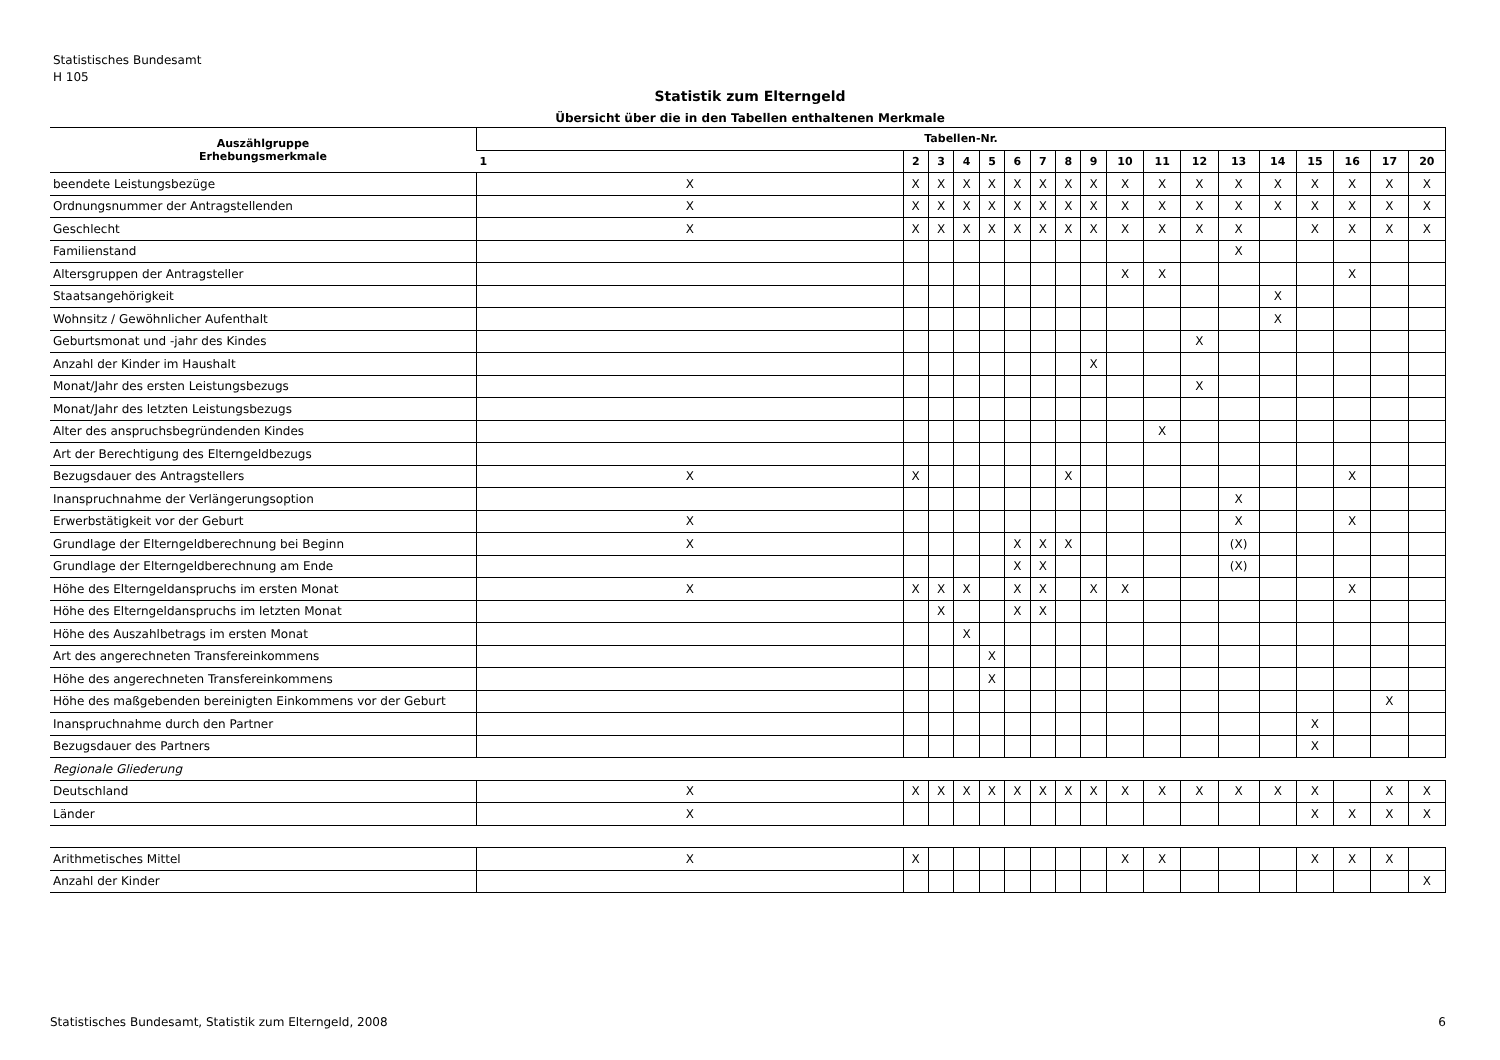Statistisches Bundesamt
H 105
Statistik zum Elterngeld
Übersicht über die in den Tabellen enthaltenen Merkmale
| Auszählgruppe Erhebungsmerkmale | Tabellen-Nr. | | | | | | | | | | | | | | | | | |
| --- | --- | --- | --- | --- | --- | --- | --- | --- | --- | --- | --- | --- | --- | --- | --- | --- | --- | --- |
| | 1 | 2 | 3 | 4 | 5 | 6 | 7 | 8 | 9 | 10 | 11 | 12 | 13 | 14 | 15 | 16 | 17 | 20 |
| beendete Leistungsbezüge | X | X | X | X | X | X | X | X | X | X | X | X | X | X | X | X | X | X |
| Ordnungsnummer der Antragstellenden | X | X | X | X | X | X | X | X | X | X | X | X | X | X | X | X | X | X |
| Geschlecht | X | X | X | X | X | X | X | X | X | X | X | X | X | | X | X | X | X |
| Familienstand | | | | | | | | | | | | | X | | | | | |
| Altersgruppen der Antragsteller | | | | | | | | | | X | X | | | | | X | | |
| Staatsangehörigkeit | | | | | | | | | | | | | | X | | | | |
| Wohnsitz / Gewöhnlicher Aufenthalt | | | | | | | | | | | | | | X | | | | |
| Geburtsmonat und -jahr des Kindes | | | | | | | | | | | | X | | | | | | |
| Anzahl der Kinder im Haushalt | | | | | | | | | X | | | | | | | | | |
| Monat/Jahr des ersten Leistungsbezugs | | | | | | | | | | | | X | | | | | | |
| Monat/Jahr des letzten Leistungsbezugs | | | | | | | | | | | | | | | | | | |
| Alter des anspruchsbegründenden Kindes | | | | | | | | | | | X | | | | | | | |
| Art der Berechtigung des Elterngeldbezugs | | | | | | | | | | | | | | | | | | |
| Bezugsdauer des Antragstellers | X | X | | | | | | X | | | | | | | | X | | |
| Inanspruchnahme der Verlängerungsoption | | | | | | | | | | | | | X | | | | | |
| Erwerbstätigkeit vor der Geburt | X | | | | | | | | | | | | X | | | X | | |
| Grundlage der Elterngeldberechnung bei Beginn | X | | | | | X | X | X | | | | | (X) | | | | | |
| Grundlage der Elterngeldberechnung am Ende | | | | | | X | X | | | | | | (X) | | | | | |
| Höhe des Elterngeldanspruchs im ersten Monat | X | X | X | X | | X | X | | X | X | | | | | | X | | |
| Höhe des Elterngeldanspruchs im letzten Monat | | | X | | | X | X | | | | | | | | | | | |
| Höhe des Auszahlbetrags im ersten Monat | | | | X | | | | | | | | | | | | | | |
| Art des angerechneten Transfereinkommens | | | | | X | | | | | | | | | | | | | |
| Höhe des angerechneten Transfereinkommens | | | | | X | | | | | | | | | | | | | |
| Höhe des maßgebenden bereinigten Einkommens vor der Geburt | | | | | | | | | | | | | | | | | X | |
| Inanspruchnahme durch den Partner | | | | | | | | | | | | | | | X | | | |
| Bezugsdauer des Partners | | | | | | | | | | | | | | | X | | | |
| Regionale Gliederung | | | | | | | | | | | | | | | | | | |
| Deutschland | X | X | X | X | X | X | X | X | X | X | X | X | X | X | X | | X | X |
| Länder | X | | | | | | | | | | | | | | X | X | X | X |
| Arithmetisches Mittel | X | X | | | | | | | | X | X | | | | X | X | X | |
| Anzahl der Kinder | | | | | | | | | | | | | | | | | | X |
Statistisches Bundesamt, Statistik zum Elterngeld, 2008 6